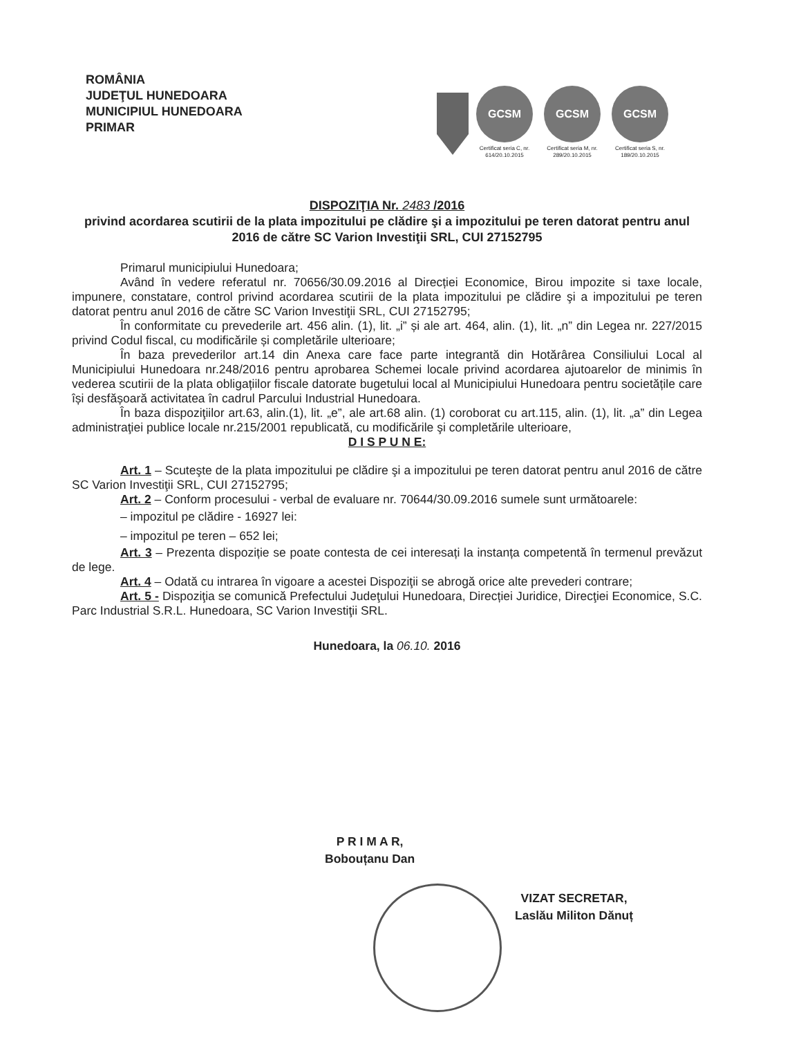ROMÂNIA
JUDEŢUL HUNEDOARA
MUNICIPIUL HUNEDOARA
PRIMAR
GCSM
Certificat seria C, nr. 614/20.10.2015
GCSM
Certificat seria M, nr. 289/20.10.2015
GCSM
Certificat seria S, nr. 189/20.10.2015
DISPOZIŢIA Nr. 2483 /2016
privind acordarea scutirii de la plata impozitului pe clădire şi a impozitului pe teren datorat pentru anul 2016 de către SC Varion Investiţii SRL, CUI 27152795
Primarul municipiului Hunedoara;
Având în vedere referatul nr. 70656/30.09.2016 al Direcției Economice, Birou impozite si taxe locale, impunere, constatare, control privind acordarea scutirii de la plata impozitului pe clădire şi a impozitului pe teren datorat pentru anul 2016 de către SC Varion Investiţii SRL, CUI 27152795;
În conformitate cu prevederile art. 456 alin. (1), lit. „i” și ale art. 464, alin. (1), lit. „n” din Legea nr. 227/2015 privind Codul fiscal, cu modificările și completările ulterioare;
În baza prevederilor art.14 din Anexa care face parte integrantă din Hotărârea Consiliului Local al Municipiului Hunedoara nr.248/2016 pentru aprobarea Schemei locale privind acordarea ajutoarelor de minimis în vederea scutirii de la plata obligațiilor fiscale datorate bugetului local al Municipiului Hunedoara pentru societățile care își desfășoară activitatea în cadrul Parcului Industrial Hunedoara.
În baza dispoziţiilor art.63, alin.(1), lit. „e”, ale art.68 alin. (1) coroborat cu art.115, alin. (1), lit. „a” din Legea administraţiei publice locale nr.215/2001 republicată, cu modificările şi completările ulterioare,
D I S P U N E:
Art. 1 – Scuteşte de la plata impozitului pe clădire şi a impozitului pe teren datorat pentru anul 2016 de către SC Varion Investiţii SRL, CUI 27152795;
Art. 2 – Conform procesului - verbal de evaluare nr. 70644/30.09.2016 sumele sunt următoarele:
– impozitul pe clădire - 16927 lei:
– impozitul pe teren – 652 lei;
Art. 3 – Prezenta dispoziție se poate contesta de cei interesați la instanța competentă în termenul prevăzut de lege.
Art. 4 – Odată cu intrarea în vigoare a acestei Dispoziţii se abrogă orice alte prevederi contrare;
Art. 5 - Dispoziţia se comunică Prefectului Judeţului Hunedoara, Direcției Juridice, Direcţiei Economice, S.C. Parc Industrial S.R.L. Hunedoara, SC Varion Investiţii SRL.
Hunedoara, la 06.10. 2016
P R I M A R,
Bobouțanu Dan
VIZAT SECRETAR,
Laslău Militon Dănuț